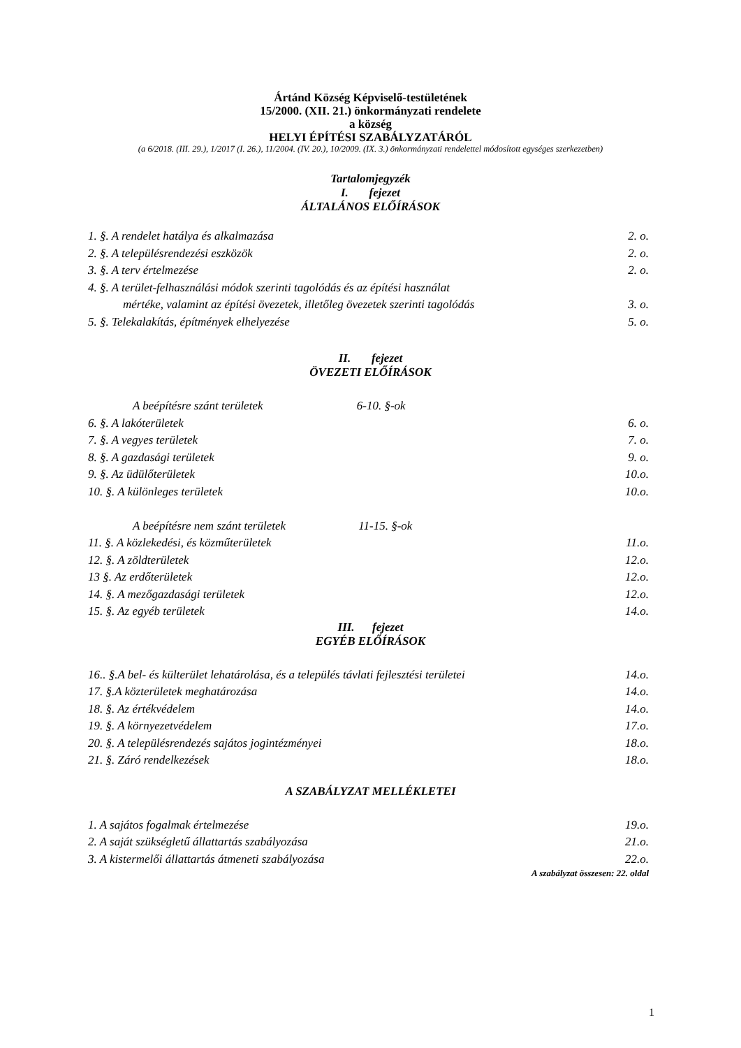Ártánd Község Képviselő-testületének
15/2000. (XII. 21.) önkormányzati rendelete
a község
HELYI ÉPÍTÉSI SZABÁLYZATÁRÓL
(a 6/2018. (III. 29.), 1/2017 (I. 26.), 11/2004. (IV. 20.), 10/2009. (IX. 3.) önkormányzati rendelettel módosított egységes szerkezetben)
Tartalomjegyzék
I. fejezet
ÁLTALÁNOS ELŐÍRÁSOK
| 1. §. A rendelet hatálya és alkalmazása | 2. o. |
| 2. §. A településrendezési eszközök | 2. o. |
| 3. §. A terv értelmezése | 2. o. |
| 4. §. A terület-felhasználási módok szerinti tagolódás és az építési használat mértéke, valamint az építési övezetek, illetőleg övezetek szerinti tagolódás | 3. o. |
| 5. §. Telekalakítás, építmények elhelyezése | 5. o. |
II. fejezet
ÖVEZETI ELŐÍRÁSOK
| A beépítésre szánt területek 6-10. §-ok | |
| 6. §. A lakóterületek | 6. o. |
| 7. §. A vegyes területek | 7. o. |
| 8. §. A gazdasági területek | 9. o. |
| 9. §. Az üdülőterületek | 10.o. |
| 10. §. A különleges területek | 10.o. |
| A beépítésre nem szánt területek 11-15. §-ok | |
| 11. §. A közlekedési, és közműterületek | 11.o. |
| 12. §. A zöldterületek | 12.o. |
| 13 §. Az erdőterületek | 12.o. |
| 14. §. A mezőgazdasági területek | 12.o. |
| 15. §. Az egyéb területek | 14.o. |
III. fejezet
EGYÉB ELŐÍRÁSOK
| 16.. §.A bel- és külterület lehatárolása, és a település távlati fejlesztési területei | 14.o. |
| 17. §.A közterületek meghatározása | 14.o. |
| 18. §. Az értékvédelem | 14.o. |
| 19. §. A környezetvédelem | 17.o. |
| 20. §. A településrendezés sajátos jogintézményei | 18.o. |
| 21. §. Záró rendelkezések | 18.o. |
A SZABÁLYZAT MELLÉKLETEI
| 1. A sajátos fogalmak értelmezése | 19.o. |
| 2. A saját szükségletű állattartás szabályozása | 21.o. |
| 3. A kistermelői állattartás átmeneti szabályozása | 22.o. |
| A szabályzat összesen: 22. oldal | |
1